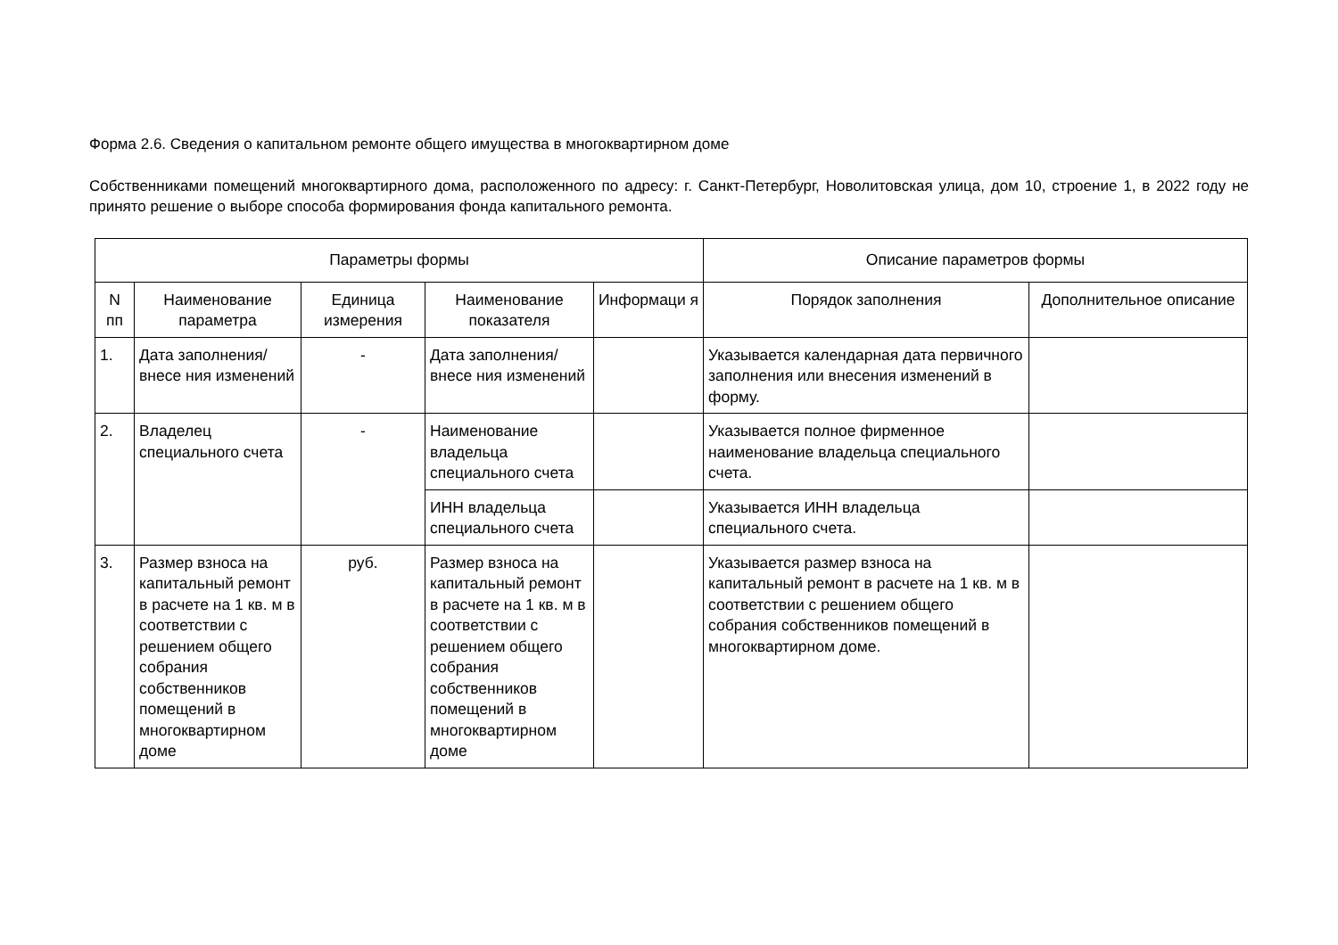Форма 2.6. Сведения о капитальном ремонте общего имущества в многоквартирном доме
Собственниками помещений многоквартирного дома, расположенного по адресу: г. Санкт-Петербург, Новолитовская улица, дом 10, строение 1, в 2022 году не принято решение о выборе способа формирования фонда капитального ремонта.
| Параметры формы | | | | | Описание параметров формы | |
| --- | --- | --- | --- | --- | --- | --- |
| N пп | Наименование параметра | Единица измерения | Наименование показателя | Информаци я | Порядок заполнения | Дополнительное описание |
| 1. | Дата заполнения/внесе ния изменений | - | Дата заполнения/внесе ния изменений | | Указывается календарная дата первичного заполнения или внесения изменений в форму. | |
| 2. | Владелец специального счета | - | Наименование владельца специального счета | | Указывается полное фирменное наименование владельца специального счета. | |
| | | | ИНН владельца специального счета | | Указывается ИНН владельца специального счета. | |
| 3. | Размер взноса на капитальный ремонт в расчете на 1 кв. м в соответствии с решением общего собрания собственников помещений в многоквартирном доме | руб. | Размер взноса на капитальный ремонт в расчете на 1 кв. м в соответствии с решением общего собрания собственников помещений в многоквартирном доме | | Указывается размер взноса на капитальный ремонт в расчете на 1 кв. м в соответствии с решением общего собрания собственников помещений в многоквартирном доме. | |